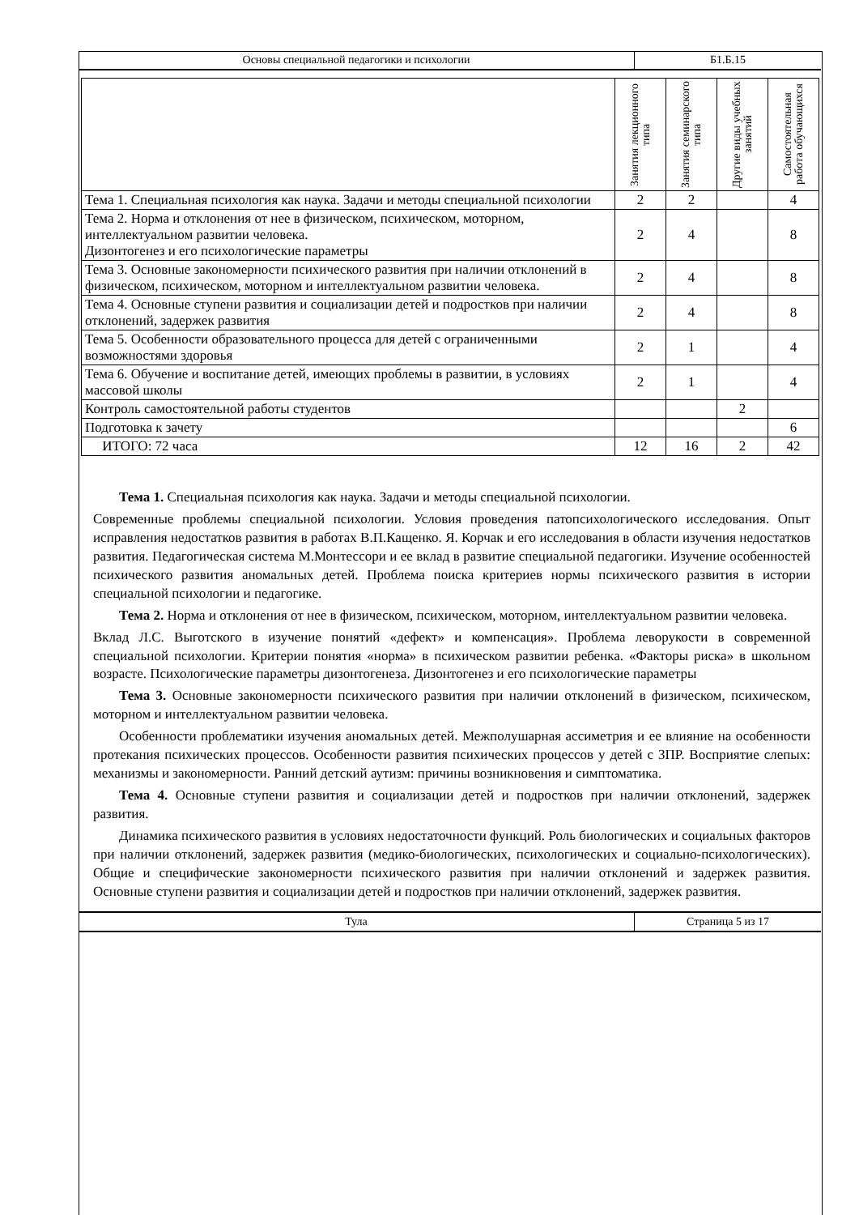| Основы специальной педагогики и психологии | Б1.Б.15 |
| | Занятия лекционного типа | Занятия семинарского типа | Другие виды учебных занятий | Самостоятельная работа обучающихся |
| --- | --- | --- | --- | --- |
| Тема 1. Специальная психология как наука. Задачи и методы специальной психологии | 2 | 2 | | 4 |
| Тема 2. Норма и отклонения от нее в физическом, психическом, моторном, интеллектуальном развитии человека. Дизонтогенез и его психологические параметры | 2 | 4 | | 8 |
| Тема 3. Основные закономерности психического развития при наличии отклонений в физическом, психическом, моторном и интеллектуальном развитии человека. | 2 | 4 | | 8 |
| Тема 4. Основные ступени развития и социализации детей и подростков при наличии отклонений, задержек развития | 2 | 4 | | 8 |
| Тема 5. Особенности образовательного процесса для детей с ограниченными возможностями здоровья | 2 | 1 | | 4 |
| Тема 6. Обучение и воспитание детей, имеющих проблемы в развитии, в условиях массовой школы | 2 | 1 | | 4 |
| Контроль самостоятельной работы студентов | | | 2 | |
| Подготовка к зачету | | | | 6 |
| ИТОГО: 72 часа | 12 | 16 | 2 | 42 |
Тема 1. Специальная психология как наука. Задачи и методы специальной психологии.
Современные проблемы специальной психологии. Условия проведения патопсихологического исследования. Опыт исправления недостатков развития в работах В.П.Кащенко. Я. Корчак и его исследования в области изучения недостатков развития. Педагогическая система М.Монтессори и ее вклад в развитие специальной педагогики. Изучение особенностей психического развития аномальных детей. Проблема поиска критериев нормы психического развития в истории специальной психологии и педагогике.
Тема 2. Норма и отклонения от нее в физическом, психическом, моторном, интеллектуальном развитии человека.
Вклад Л.С. Выготского в изучение понятий «дефект» и компенсация». Проблема леворукости в современной специальной психологии. Критерии понятия «норма» в психическом развитии ребенка. «Факторы риска» в школьном возрасте. Психологические параметры дизонтогенеза. Дизонтогенез и его психологические параметры
Тема 3. Основные закономерности психического развития при наличии отклонений в физическом, психическом, моторном и интеллектуальном развитии человека.
Особенности проблематики изучения аномальных детей. Межполушарная ассиметрия и ее влияние на особенности протекания психических процессов. Особенности развития психических процессов у детей с ЗПР. Восприятие слепых: механизмы и закономерности. Ранний детский аутизм: причины возникновения и симптоматика.
Тема 4. Основные ступени развития и социализации детей и подростков при наличии отклонений, задержек развития.
Динамика психического развития в условиях недостаточности функций. Роль биологических и социальных факторов при наличии отклонений, задержек развития (медико-биологических, психологических и социально-психологических). Общие и специфические закономерности психического развития при наличии отклонений и задержек развития. Основные ступени развития и социализации детей и подростков при наличии отклонений, задержек развития.
| Тула | Страница 5 из 17 |